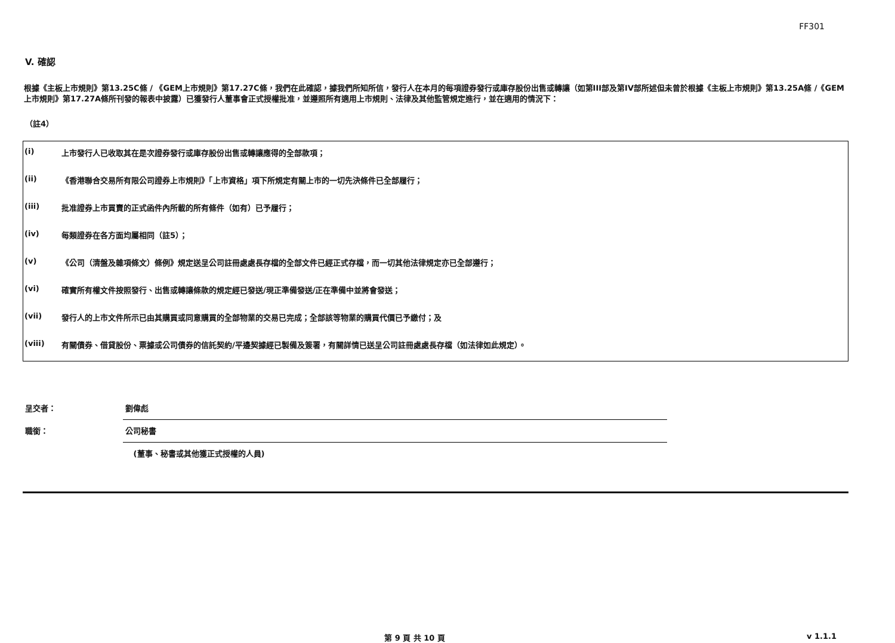FF301
V. 確認
根據《主板上市規則》第13.25C條 / 《GEM上市規則》第17.27C條，我們在此確認，據我們所知所信，發行人在本月的每項證券發行或庫存股份出售或轉讓（如第III部及第IV部所述但未曾於根據《主板上市規則》第13.25A條 /《GEM上市規則》第17.27A條所刊發的報表中披露）已獲發行人董事會正式授權批准，並遵照所有適用上市規則、法律及其他監管規定進行，並在適用的情況下：
（註4）
| (i) | 上市發行人已收取其在是次證券發行或庫存股份出售或轉讓應得的全部款項； |
| (ii) | 《香港聯合交易所有限公司證券上市規則》「上市資格」項下所規定有關上市的一切先決條件已全部履行； |
| (iii) | 批准證券上市買賣的正式函件內所載的所有條件（如有）已予履行； |
| (iv) | 每類證券在各方面均屬相同（註5）； |
| (v) | 《公司（清盤及雜項條文）條例》規定送呈公司註冊處處長存檔的全部文件已經正式存檔，而一切其他法律規定亦已全部遵行； |
| (vi) | 確實所有權文件按照發行、出售或轉讓條款的規定經已發送/現正準備發送/正在準備中並將會發送； |
| (vii) | 發行人的上市文件所示已由其購買或同意購買的全部物業的交易已完成；全部該等物業的購買代價已予繳付；及 |
| (viii) | 有關債券、借貸股份、票據或公司債券的信託契約/平邊契據經已製備及簽署，有關詳情已送呈公司註冊處處長存檔（如法律如此規定）。 |
| 呈交者： | 劉偉彪 |
| 職銜： | 公司秘書 |
| | (董事、秘書或其他獲正式授權的人員) |
第 9 頁 共 10 頁 v 1.1.1